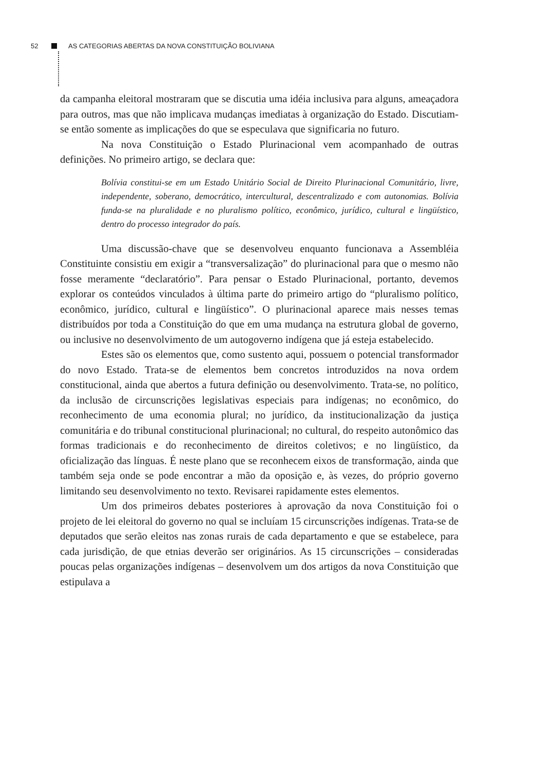52 AS CATEGORIAS ABERTAS DA NOVA CONSTITUIÇÃO BOLIVIANA
da campanha eleitoral mostraram que se discutia uma idéia inclusiva para alguns, ameaçadora para outros, mas que não implicava mudanças imediatas à organização do Estado. Discutiam-se então somente as implicações do que se especulava que significaria no futuro.
Na nova Constituição o Estado Plurinacional vem acompanhado de outras definições. No primeiro artigo, se declara que:
Bolívia constitui-se em um Estado Unitário Social de Direito Plurinacional Comunitário, livre, independente, soberano, democrático, intercultural, descentralizado e com autonomias. Bolívia funda-se na pluralidade e no pluralismo político, econômico, jurídico, cultural e lingüístico, dentro do processo integrador do país.
Uma discussão-chave que se desenvolveu enquanto funcionava a Assembléia Constituinte consistiu em exigir a “transversalização” do plurinacional para que o mesmo não fosse meramente “declaratório”. Para pensar o Estado Plurinacional, portanto, devemos explorar os conteúdos vinculados à última parte do primeiro artigo do “pluralismo político, econômico, jurídico, cultural e lingüístico”. O plurinacional aparece mais nesses temas distribuídos por toda a Constituição do que em uma mudança na estrutura global de governo, ou inclusive no desenvolvimento de um autogoverno indígena que já esteja estabelecido.
Estes são os elementos que, como sustento aqui, possuem o potencial transformador do novo Estado. Trata-se de elementos bem concretos introduzidos na nova ordem constitucional, ainda que abertos a futura definição ou desenvolvimento. Trata-se, no político, da inclusão de circunscrições legislativas especiais para indígenas; no econômico, do reconhecimento de uma economia plural; no jurídico, da institucionalização da justiça comunitária e do tribunal constitucional plurinacional; no cultural, do respeito autonômico das formas tradicionais e do reconhecimento de direitos coletivos; e no lingüístico, da oficialização das línguas. É neste plano que se reconhecem eixos de transformação, ainda que também seja onde se pode encontrar a mão da oposição e, às vezes, do próprio governo limitando seu desenvolvimento no texto. Revisarei rapidamente estes elementos.
Um dos primeiros debates posteriores à aprovação da nova Constituição foi o projeto de lei eleitoral do governo no qual se incluíam 15 circunscrições indígenas. Trata-se de deputados que serão eleitos nas zonas rurais de cada departamento e que se estabelece, para cada jurisdição, de que etnias deverão ser originários. As 15 circunscrições – consideradas poucas pelas organizações indígenas – desenvolvem um dos artigos da nova Constituição que estipulava a